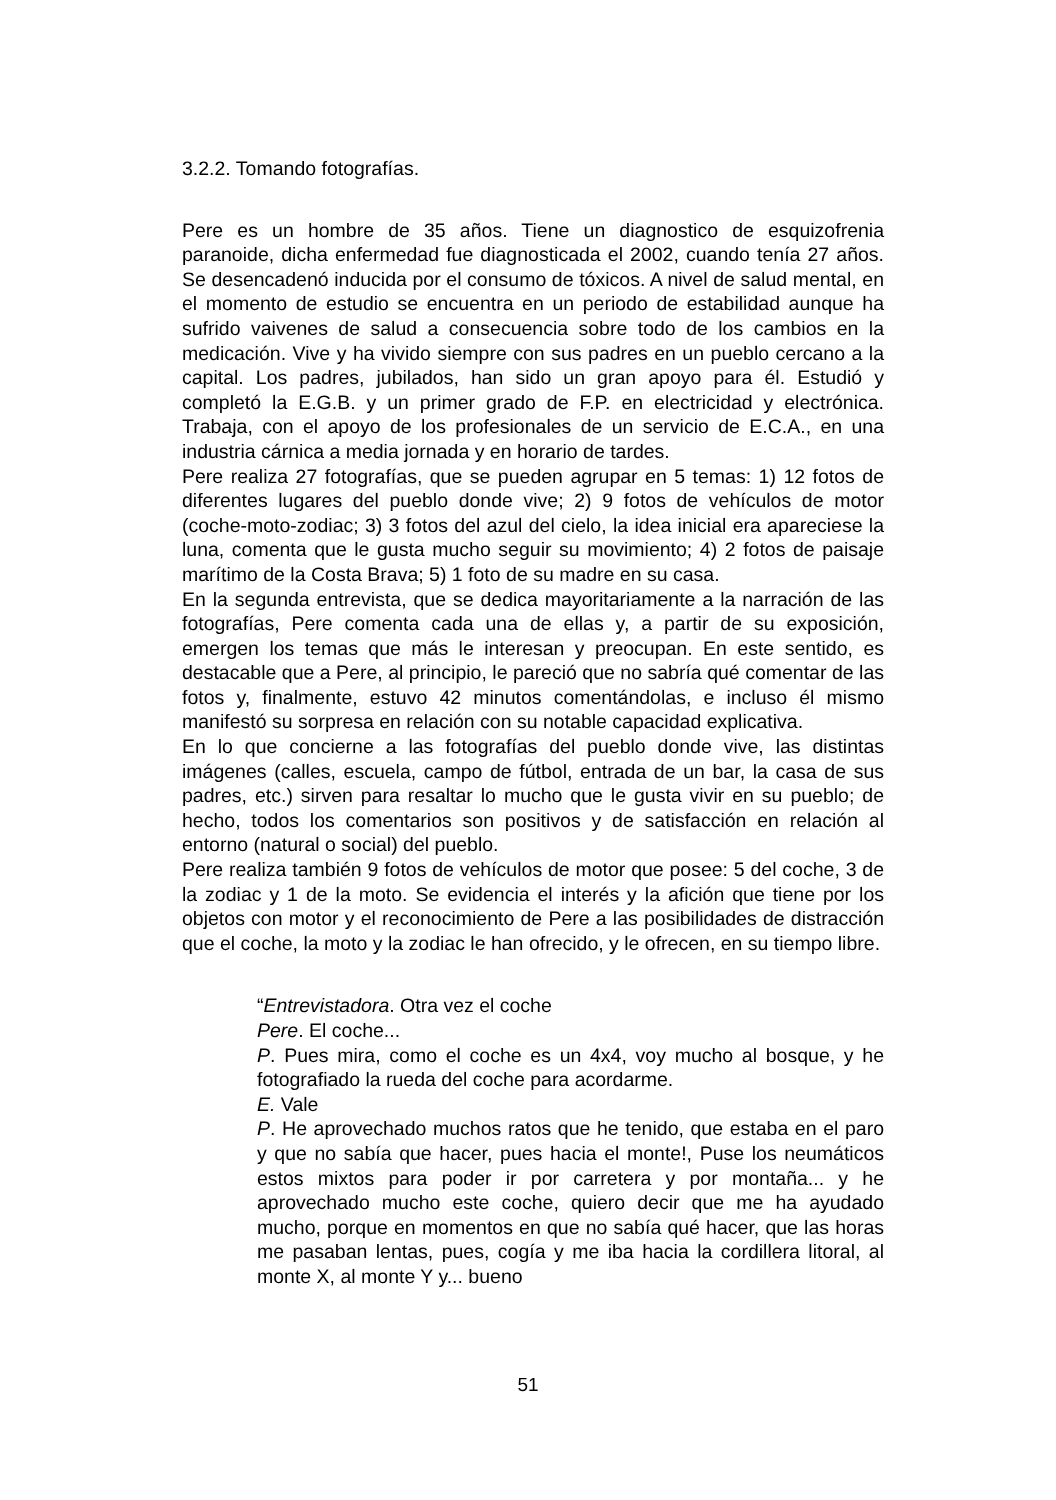3.2.2. Tomando fotografías.
Pere es un hombre de 35 años. Tiene un diagnostico de esquizofrenia paranoide, dicha enfermedad fue diagnosticada el 2002, cuando tenía 27 años. Se desencadenó inducida por el consumo de tóxicos. A nivel de salud mental, en el momento de estudio se encuentra en un periodo de estabilidad aunque ha sufrido vaivenes de salud a consecuencia sobre todo de los cambios en la medicación. Vive y ha vivido siempre con sus padres en un pueblo cercano a la capital. Los padres, jubilados, han sido un gran apoyo para él. Estudió y completó la E.G.B. y un primer grado de F.P. en electricidad y electrónica. Trabaja, con el apoyo de los profesionales de un servicio de E.C.A., en una industria cárnica a media jornada y en horario de tardes.
Pere realiza 27 fotografías, que se pueden agrupar en 5 temas: 1) 12 fotos de diferentes lugares del pueblo donde vive; 2) 9 fotos de vehículos de motor (coche-moto-zodiac; 3) 3 fotos del azul del cielo, la idea inicial era apareciese la luna, comenta que le gusta mucho seguir su movimiento; 4) 2 fotos de paisaje marítimo de la Costa Brava; 5) 1 foto de su madre en su casa.
En la segunda entrevista, que se dedica mayoritariamente a la narración de las fotografías, Pere comenta cada una de ellas y, a partir de su exposición, emergen los temas que más le interesan y preocupan. En este sentido, es destacable que a Pere, al principio, le pareció que no sabría qué comentar de las fotos y, finalmente, estuvo 42 minutos comentándolas, e incluso él mismo manifestó su sorpresa en relación con su notable capacidad explicativa.
En lo que concierne a las fotografías del pueblo donde vive, las distintas imágenes (calles, escuela, campo de fútbol, entrada de un bar, la casa de sus padres, etc.) sirven para resaltar lo mucho que le gusta vivir en su pueblo; de hecho, todos los comentarios son positivos y de satisfacción en relación al entorno (natural o social) del pueblo.
Pere realiza también 9 fotos de vehículos de motor que posee: 5 del coche, 3 de la zodiac y 1 de la moto. Se evidencia el interés y la afición que tiene por los objetos con motor y el reconocimiento de Pere a las posibilidades de distracción que el coche, la moto y la zodiac le han ofrecido, y le ofrecen, en su tiempo libre.
“Entrevistadora. Otra vez el coche
Pere. El coche...
P. Pues mira, como el coche es un 4x4, voy mucho al bosque, y he fotografiado la rueda del coche para acordarme.
E. Vale
P. He aprovechado muchos ratos que he tenido, que estaba en el paro y que no sabía que hacer, pues hacia el monte!, Puse los neumáticos estos mixtos para poder ir por carretera y por montaña... y he aprovechado mucho este coche, quiero decir que me ha ayudado mucho, porque en momentos en que no sabía qué hacer, que las horas me pasaban lentas, pues, cogía y me iba hacia la cordillera litoral, al monte X, al monte Y y... bueno
51